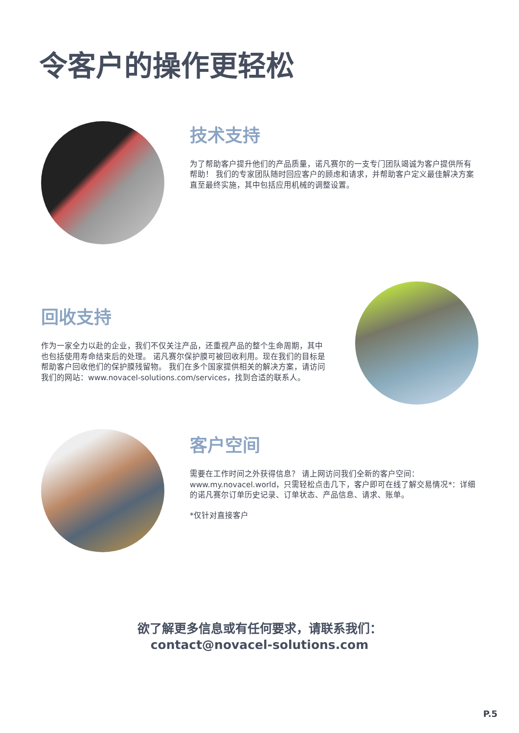令客户的操作更轻松
技术支持
为了帮助客户提升他们的产品质量，诺凡赛尔的一支专门团队竭诚为客户提供所有帮助！ 我们的专家团队随时回应客户的顾虑和请求，并帮助客户定义最佳解决方案直至最终实施，其中包括应用机械的调整设置。
回收支持
作为一家全力以赴的企业，我们不仅关注产品，还重视产品的整个生命周期，其中也包括使用寿命结束后的处理。 诺凡赛尔保护膜可被回收利用。现在我们的目标是帮助客户回收他们的保护膜残留物。 我们在多个国家提供相关的解决方案，请访问我们的网站：www.novacel-solutions.com/services，找到合适的联系人。
客户空间
需要在工作时间之外获得信息？ 请上网访问我们全新的客户空间：www.my.novacel.world，只需轻松点击几下，客户即可在线了解交易情况*：详细的诺凡赛尔订单历史记录、订单状态、产品信息、请求、账单。
*仅针对直接客户
欲了解更多信息或有任何要求，请联系我们：
contact@novacel-solutions.com
P.5